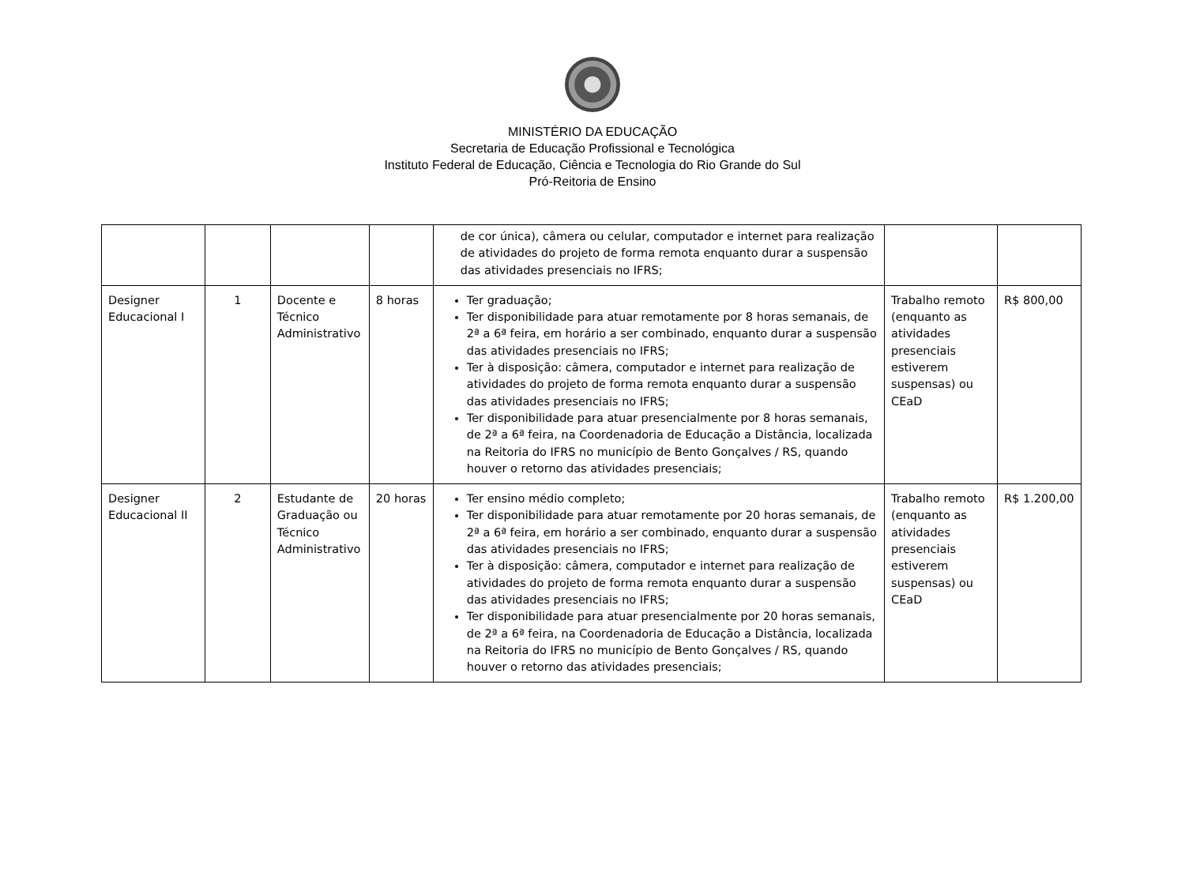MINISTÉRIO DA EDUCAÇÃO
Secretaria de Educação Profissional e Tecnológica
Instituto Federal de Educação, Ciência e Tecnologia do Rio Grande do Sul
Pró-Reitoria de Ensino
| | | | | de cor única), câmera ou celular, computador e internet para realização de atividades do projeto de forma remota enquanto durar a suspensão das atividades presenciais no IFRS; | | |
| Designer Educacional I | 1 | Docente e Técnico Administrativo | 8 horas | Ter graduação; Ter disponibilidade para atuar remotamente por 8 horas semanais, de 2ª a 6ª feira, em horário a ser combinado, enquanto durar a suspensão das atividades presenciais no IFRS; Ter à disposição: câmera, computador e internet para realização de atividades do projeto de forma remota enquanto durar a suspensão das atividades presenciais no IFRS; Ter disponibilidade para atuar presencialmente por 8 horas semanais, de 2ª a 6ª feira, na Coordenadoria de Educação a Distância, localizada na Reitoria do IFRS no município de Bento Gonçalves / RS, quando houver o retorno das atividades presenciais; | Trabalho remoto (enquanto as atividades presenciais estiverem suspensas) ou CEaD | R$ 800,00 |
| Designer Educacional II | 2 | Estudante de Graduação ou Técnico Administrativo | 20 horas | Ter ensino médio completo; Ter disponibilidade para atuar remotamente por 20 horas semanais, de 2ª a 6ª feira, em horário a ser combinado, enquanto durar a suspensão das atividades presenciais no IFRS; Ter à disposição: câmera, computador e internet para realização de atividades do projeto de forma remota enquanto durar a suspensão das atividades presenciais no IFRS; Ter disponibilidade para atuar presencialmente por 20 horas semanais, de 2ª a 6ª feira, na Coordenadoria de Educação a Distância, localizada na Reitoria do IFRS no município de Bento Gonçalves / RS, quando houver o retorno das atividades presenciais; | Trabalho remoto (enquanto as atividades presenciais estiverem suspensas) ou CEaD | R$ 1.200,00 |